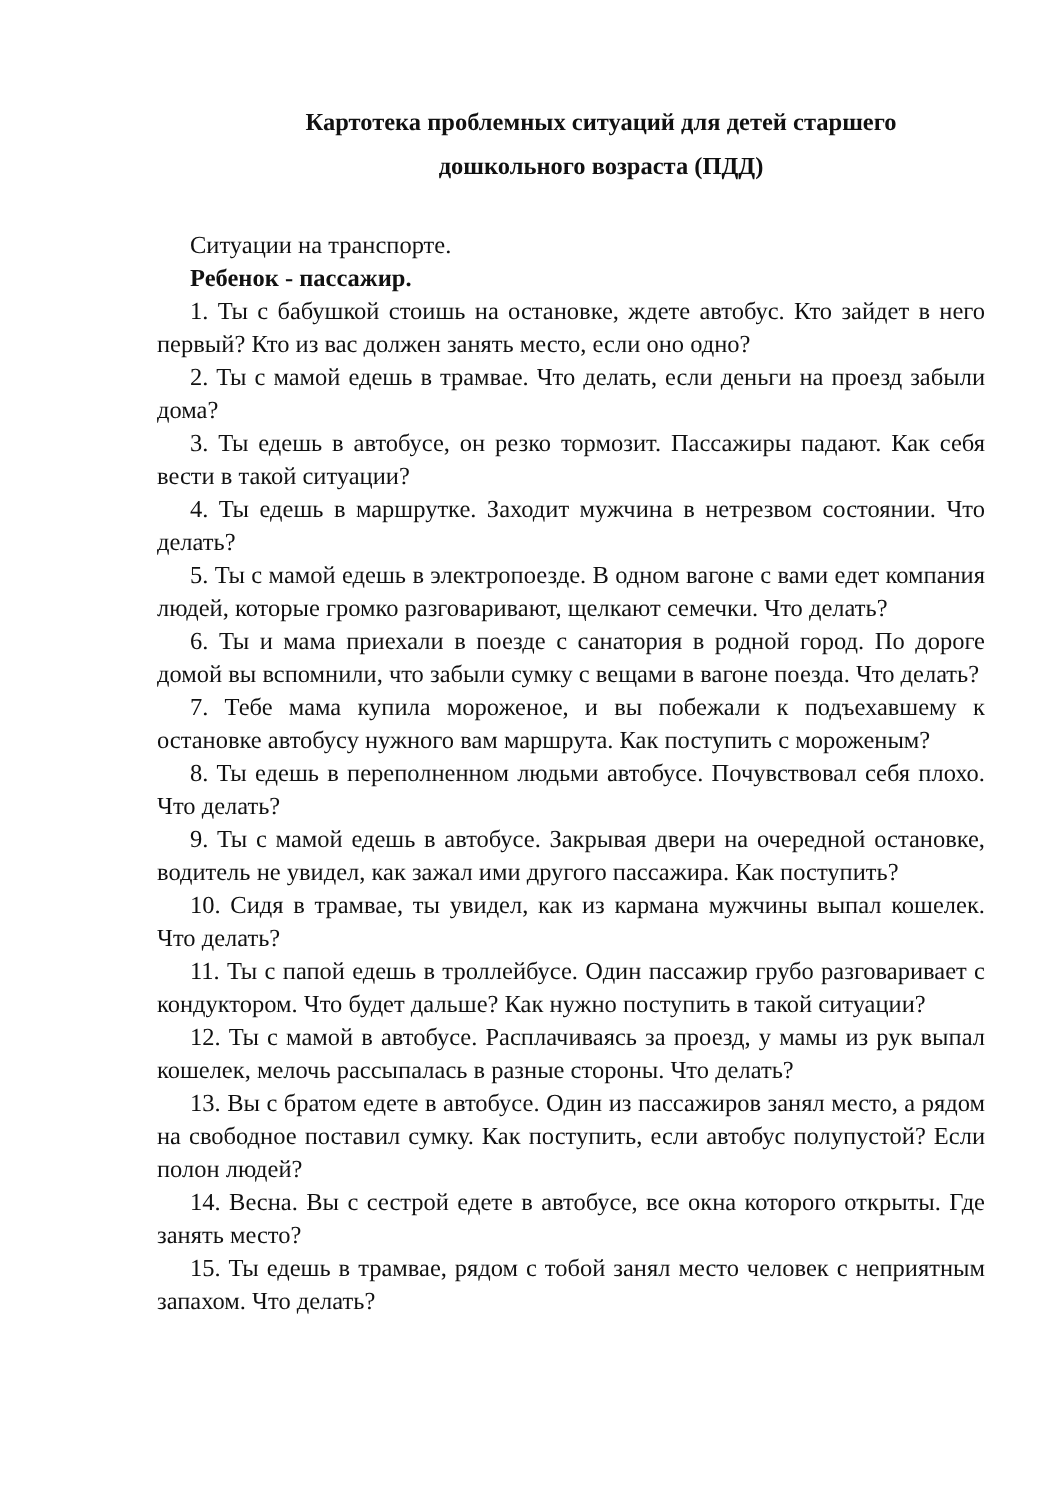Картотека проблемных ситуаций для детей старшего
дошкольного возраста (ПДД)
Ситуации на транспорте.
Ребенок - пассажир.
1. Ты с бабушкой стоишь на остановке, ждете автобус. Кто зайдет в него первый? Кто из вас должен занять место, если оно одно?
2. Ты с мамой едешь в трамвае. Что делать, если деньги на проезд забыли дома?
3. Ты едешь в автобусе, он резко тормозит. Пассажиры падают. Как себя вести в такой ситуации?
4. Ты едешь в маршрутке. Заходит мужчина в нетрезвом состоянии. Что делать?
5. Ты с мамой едешь в электропоезде. В одном вагоне с вами едет компания людей, которые громко разговаривают, щелкают семечки. Что делать?
6. Ты и мама приехали в поезде с санатория в родной город. По дороге домой вы вспомнили, что забыли сумку с вещами в вагоне поезда. Что делать?
7. Тебе мама купила мороженое, и вы побежали к подъехавшему к остановке автобусу нужного вам маршрута. Как поступить с мороженым?
8. Ты едешь в переполненном людьми автобусе. Почувствовал себя плохо. Что делать?
9. Ты с мамой едешь в автобусе. Закрывая двери на очередной остановке, водитель не увидел, как зажал ими другого пассажира. Как поступить?
10. Сидя в трамвае, ты увидел, как из кармана мужчины выпал кошелек. Что делать?
11. Ты с папой едешь в троллейбусе. Один пассажир грубо разговаривает с кондуктором. Что будет дальше? Как нужно поступить в такой ситуации?
12. Ты с мамой в автобусе. Расплачиваясь за проезд, у мамы из рук выпал кошелек, мелочь рассыпалась в разные стороны. Что делать?
13. Вы с братом едете в автобусе. Один из пассажиров занял место, а рядом на свободное поставил сумку. Как поступить, если автобус полупустой? Если полон людей?
14. Весна. Вы с сестрой едете в автобусе, все окна которого открыты. Где занять место?
15. Ты едешь в трамвае, рядом с тобой занял место человек с неприятным запахом. Что делать?